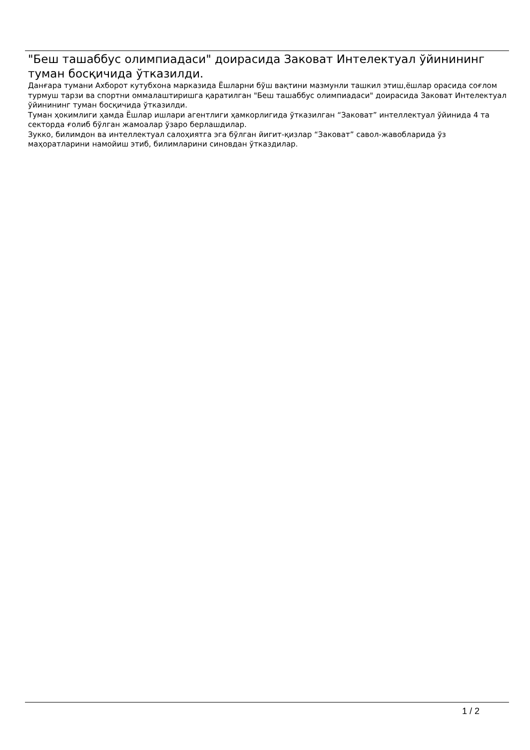"Беш ташаббус олимпиадаси" доирасида Заковат Интелектуал ўйинининг туман босқичида ўтказилди.
Данғара тумани Ахборот кутубхона марказида Ёшларни бўш вақтини мазмунли ташкил этиш,ёшлар орасида соғлом турмуш тарзи ва спортни оммалаштиришга қаратилган "Беш ташаббус олимпиадаси" доирасида Заковат Интелектуал ўйинининг туман босқичида ўтказилди.
Туман ҳокимлиги ҳамда Ёшлар ишлари агентлиги ҳамкорлигида ўтказилган “Заковат” интеллектуал ўйинида 4 та секторда ғолиб бўлган жамоалар ўзаро берлашдилар.
Зукко, билимдон ва интеллектуал салоҳиятга эга бўлган йигит-қизлар “Заковат” савол-жавобларида ўз маҳоратларини намойиш этиб, билимларини синовдан ўтказдилар.
1 / 2